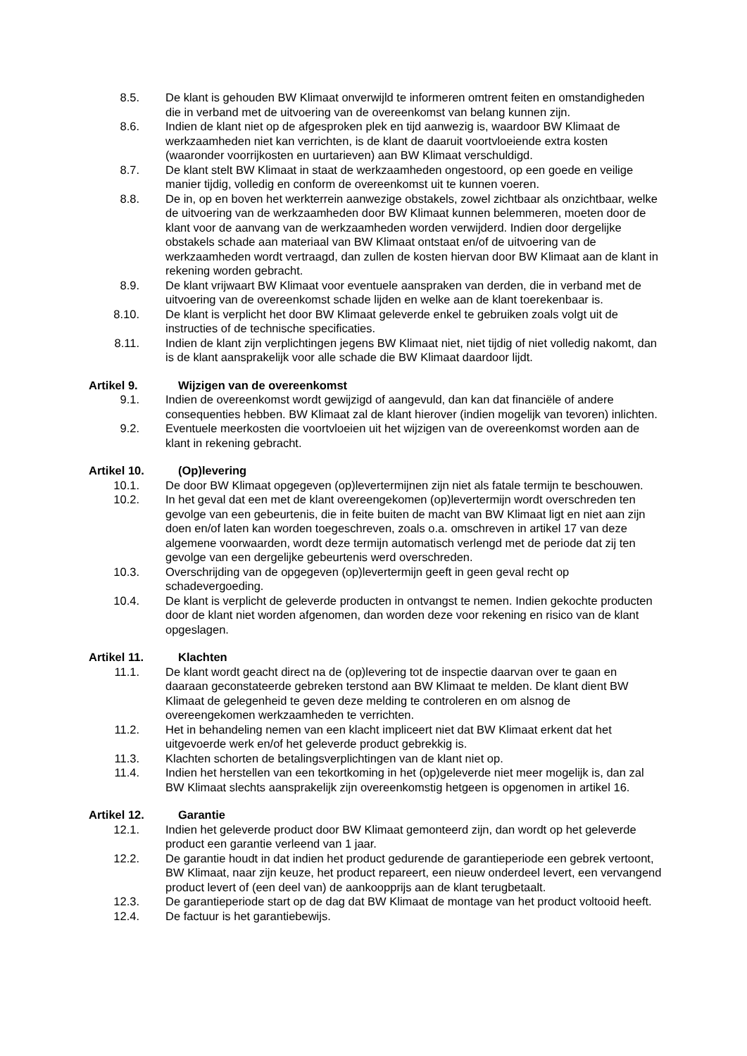8.5. De klant is gehouden BW Klimaat onverwijld te informeren omtrent feiten en omstandigheden die in verband met de uitvoering van de overeenkomst van belang kunnen zijn.
8.6. Indien de klant niet op de afgesproken plek en tijd aanwezig is, waardoor BW Klimaat de werkzaamheden niet kan verrichten, is de klant de daaruit voortvloeiende extra kosten (waaronder voorrijkosten en uurtarieven) aan BW Klimaat verschuldigd.
8.7. De klant stelt BW Klimaat in staat de werkzaamheden ongestoord, op een goede en veilige manier tijdig, volledig en conform de overeenkomst uit te kunnen voeren.
8.8. De in, op en boven het werkterrein aanwezige obstakels, zowel zichtbaar als onzichtbaar, welke de uitvoering van de werkzaamheden door BW Klimaat kunnen belemmeren, moeten door de klant voor de aanvang van de werkzaamheden worden verwijderd. Indien door dergelijke obstakels schade aan materiaal van BW Klimaat ontstaat en/of de uitvoering van de werkzaamheden wordt vertraagd, dan zullen de kosten hiervan door BW Klimaat aan de klant in rekening worden gebracht.
8.9. De klant vrijwaart BW Klimaat voor eventuele aanspraken van derden, die in verband met de uitvoering van de overeenkomst schade lijden en welke aan de klant toerekenbaar is.
8.10. De klant is verplicht het door BW Klimaat geleverde enkel te gebruiken zoals volgt uit de instructies of de technische specificaties.
8.11. Indien de klant zijn verplichtingen jegens BW Klimaat niet, niet tijdig of niet volledig nakomt, dan is de klant aansprakelijk voor alle schade die BW Klimaat daardoor lijdt.
Artikel 9. Wijzigen van de overeenkomst
9.1. Indien de overeenkomst wordt gewijzigd of aangevuld, dan kan dat financiële of andere consequenties hebben. BW Klimaat zal de klant hierover (indien mogelijk van tevoren) inlichten.
9.2. Eventuele meerkosten die voortvloeien uit het wijzigen van de overeenkomst worden aan de klant in rekening gebracht.
Artikel 10. (Op)levering
10.1. De door BW Klimaat opgegeven (op)levertermijnen zijn niet als fatale termijn te beschouwen.
10.2. In het geval dat een met de klant overeengekomen (op)levertermijn wordt overschreden ten gevolge van een gebeurtenis, die in feite buiten de macht van BW Klimaat ligt en niet aan zijn doen en/of laten kan worden toegeschreven, zoals o.a. omschreven in artikel 17 van deze algemene voorwaarden, wordt deze termijn automatisch verlengd met de periode dat zij ten gevolge van een dergelijke gebeurtenis werd overschreden.
10.3. Overschrijding van de opgegeven (op)levertermijn geeft in geen geval recht op schadevergoeding.
10.4. De klant is verplicht de geleverde producten in ontvangst te nemen. Indien gekochte producten door de klant niet worden afgenomen, dan worden deze voor rekening en risico van de klant opgeslagen.
Artikel 11. Klachten
11.1. De klant wordt geacht direct na de (op)levering tot de inspectie daarvan over te gaan en daaraan geconstateerde gebreken terstond aan BW Klimaat te melden. De klant dient BW Klimaat de gelegenheid te geven deze melding te controleren en om alsnog de overeengekomen werkzaamheden te verrichten.
11.2. Het in behandeling nemen van een klacht impliceert niet dat BW Klimaat erkent dat het uitgevoerde werk en/of het geleverde product gebrekkig is.
11.3. Klachten schorten de betalingsverplichtingen van de klant niet op.
11.4. Indien het herstellen van een tekortkoming in het (op)geleverde niet meer mogelijk is, dan zal BW Klimaat slechts aansprakelijk zijn overeenkomstig hetgeen is opgenomen in artikel 16.
Artikel 12. Garantie
12.1. Indien het geleverde product door BW Klimaat gemonteerd zijn, dan wordt op het geleverde product een garantie verleend van 1 jaar.
12.2. De garantie houdt in dat indien het product gedurende de garantieperiode een gebrek vertoont, BW Klimaat, naar zijn keuze, het product repareert, een nieuw onderdeel levert, een vervangend product levert of (een deel van) de aankoopprijs aan de klant terugbetaalt.
12.3. De garantieperiode start op de dag dat BW Klimaat de montage van het product voltooid heeft.
12.4. De factuur is het garantiebewijs.